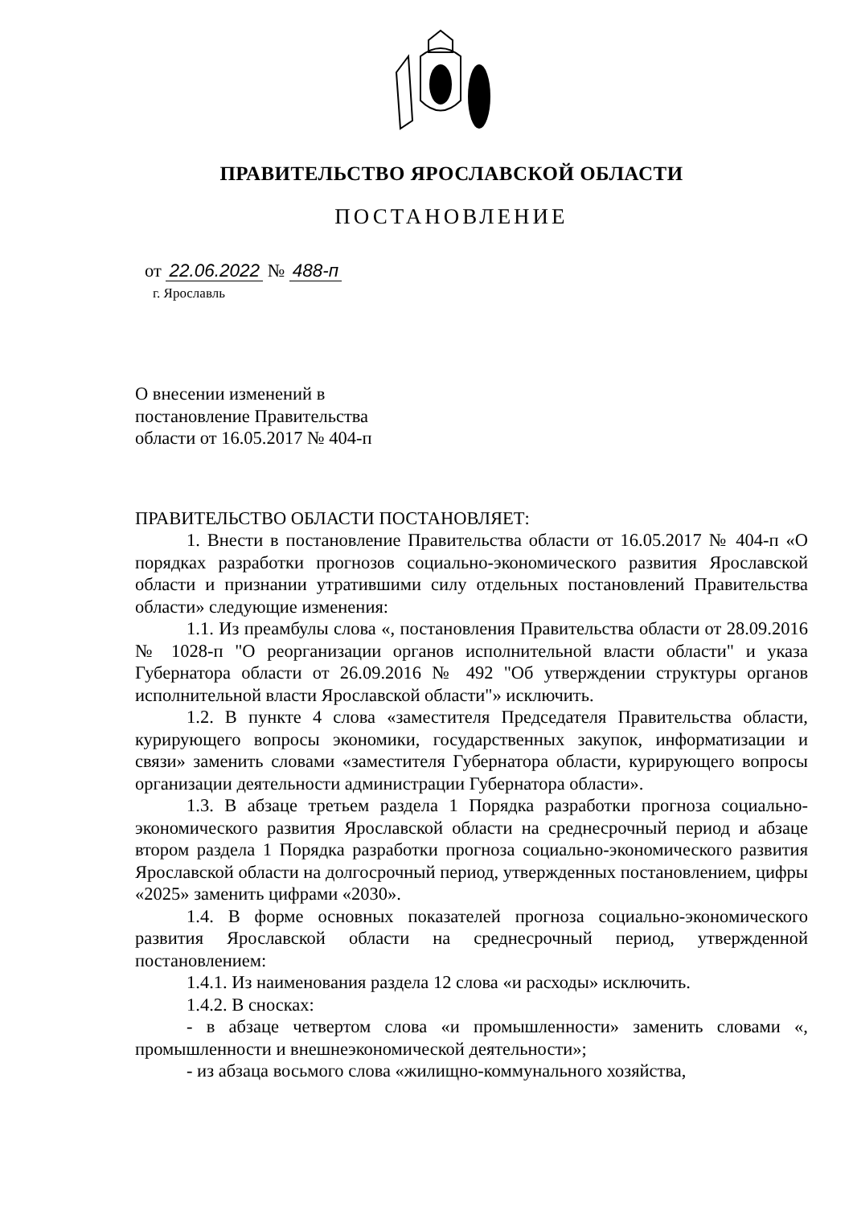ПРАВИТЕЛЬСТВО ЯРОСЛАВСКОЙ ОБЛАСТИ
ПОСТАНОВЛЕНИЕ
от 22.06.2022 № 488-п
г. Ярославль
О внесении изменений в
постановление Правительства
области от 16.05.2017 № 404-п
ПРАВИТЕЛЬСТВО ОБЛАСТИ ПОСТАНОВЛЯЕТ:
1. Внести в постановление Правительства области от 16.05.2017 № 404-п «О порядках разработки прогнозов социально-экономического развития Ярославской области и признании утратившими силу отдельных постановлений Правительства области» следующие изменения:
1.1. Из преамбулы слова «, постановления Правительства области от 28.09.2016 № 1028-п "О реорганизации органов исполнительной власти области" и указа Губернатора области от 26.09.2016 № 492 "Об утверждении структуры органов исполнительной власти Ярославской области"» исключить.
1.2. В пункте 4 слова «заместителя Председателя Правительства области, курирующего вопросы экономики, государственных закупок, информатизации и связи» заменить словами «заместителя Губернатора области, курирующего вопросы организации деятельности администрации Губернатора области».
1.3. В абзаце третьем раздела 1 Порядка разработки прогноза социально-экономического развития Ярославской области на среднесрочный период и абзаце втором раздела 1 Порядка разработки прогноза социально-экономического развития Ярославской области на долгосрочный период, утвержденных постановлением, цифры «2025» заменить цифрами «2030».
1.4. В форме основных показателей прогноза социально-экономического развития Ярославской области на среднесрочный период, утвержденной постановлением:
1.4.1. Из наименования раздела 12 слова «и расходы» исключить.
1.4.2. В сносках:
- в абзаце четвертом слова «и промышленности» заменить словами «, промышленности и внешнеэкономической деятельности»;
- из абзаца восьмого слова «жилищно-коммунального хозяйства,